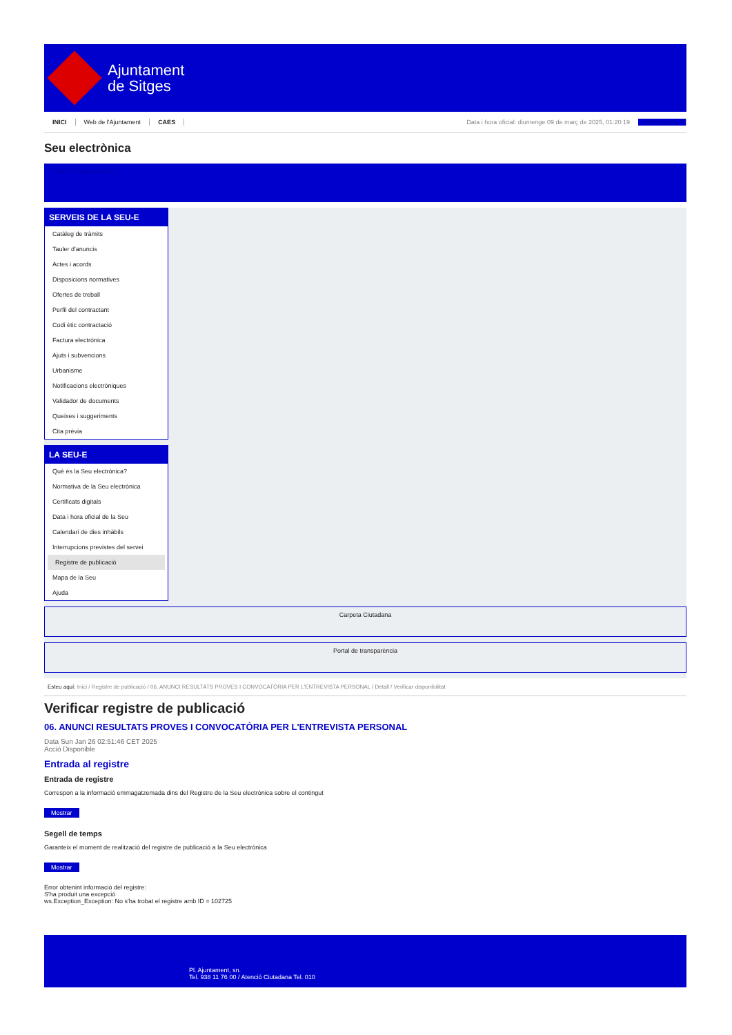Ajuntament
de Sitges
INICI Web de l'Ajuntament CAES
Data i hora oficial: diumenge 09 de març de 2025, 01:20:19 Benvinguts
Seu electrònica
Obtenir còpia autèntica
SERVEIS DE LA SEU-E
Catàleg de tràmits
Tauler d'anuncis
Actes i acords
Disposicions normatives
Ofertes de treball
Perfil del contractant
Codi ètic contractació
Factura electrònica
Ajuts i subvencions
Urbanisme
Notificacions electròniques
Validador de documents
Queixes i suggeriments
Cita prèvia
LA SEU-E
Què és la Seu electrònica?
Normativa de la Seu electrònica
Certificats digitals
Data i hora oficial de la Seu
Calendari de dies inhàbils
Interrupcions previstes del servei
Registre de publicació
Mapa de la Seu
Ajuda
Carpeta Ciutadana
Portal de transparència
Esteu aquí: Inici / Registre de publicació / 06. ANUNCI RESULTATS PROVES I CONVOCATÒRIA PER L'ENTREVISTA PERSONAL / Detall / Verificar disponibilitat
Verificar registre de publicació
06. ANUNCI RESULTATS PROVES I CONVOCATÒRIA PER L'ENTREVISTA PERSONAL
Data Sun Jan 26 02:51:46 CET 2025
Acció Disponible
Entrada al registre
Entrada de registre
Correspon a la informació emmagatzemada dins del Registre de la Seu electrònica sobre el contingut
Mostrar
Segell de temps
Garanteix el moment de realització del registre de publicació a la Seu electrònica
Mostrar
Error obtenint informació del registre:
S'ha produit una excepció
ws.Exception_Exception: No s'ha trobat el registre amb ID = 102725
Pl. Ajuntament, sn.
Tel. 938 11 76 00 / Atenció Ciutadana Tel. 010